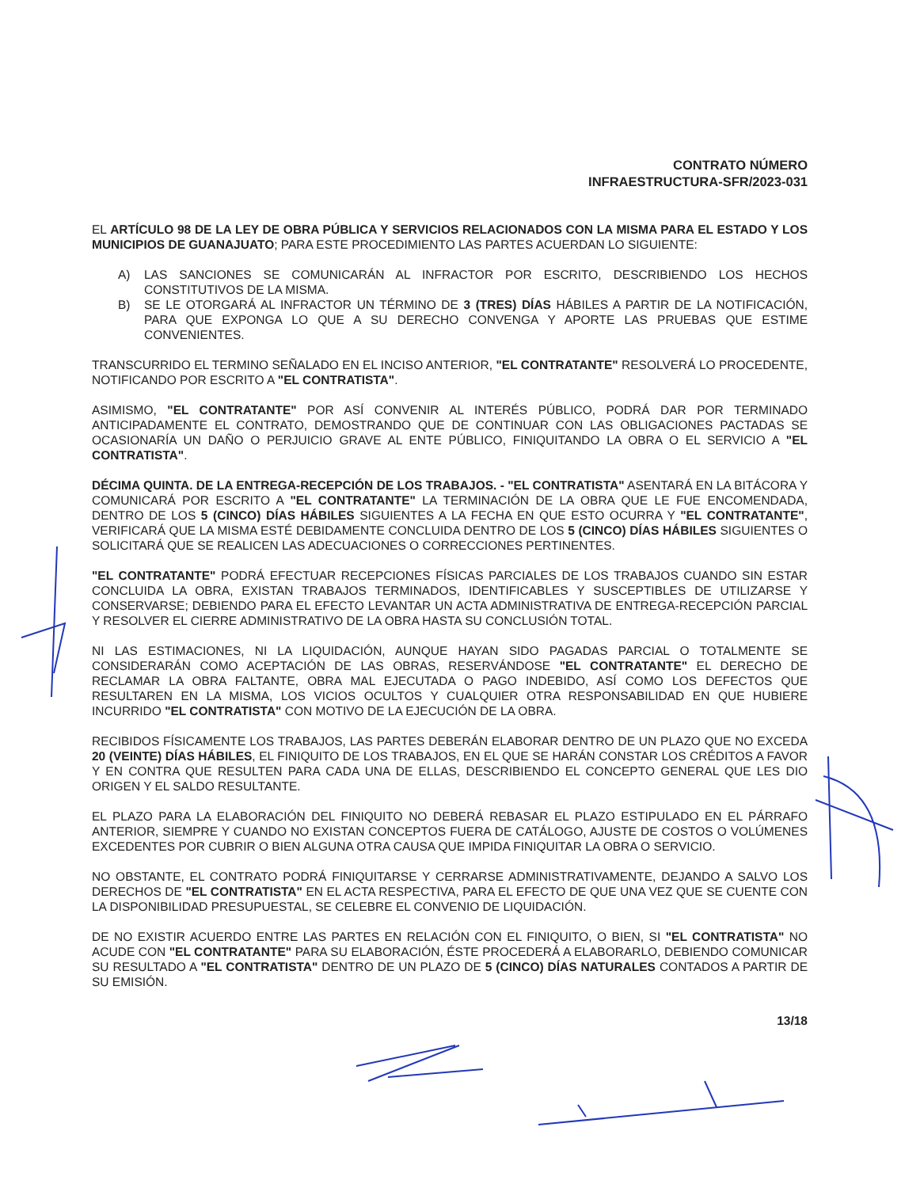CONTRATO NÚMERO
INFRAESTRUCTURA-SFR/2023-031
EL ARTÍCULO 98 DE LA LEY DE OBRA PÚBLICA Y SERVICIOS RELACIONADOS CON LA MISMA PARA EL ESTADO Y LOS MUNICIPIOS DE GUANAJUATO; PARA ESTE PROCEDIMIENTO LAS PARTES ACUERDAN LO SIGUIENTE:
A) LAS SANCIONES SE COMUNICARÁN AL INFRACTOR POR ESCRITO, DESCRIBIENDO LOS HECHOS CONSTITUTIVOS DE LA MISMA.
B) SE LE OTORGARÁ AL INFRACTOR UN TÉRMINO DE 3 (TRES) DÍAS HÁBILES A PARTIR DE LA NOTIFICACIÓN, PARA QUE EXPONGA LO QUE A SU DERECHO CONVENGA Y APORTE LAS PRUEBAS QUE ESTIME CONVENIENTES.
TRANSCURRIDO EL TERMINO SEÑALADO EN EL INCISO ANTERIOR, "EL CONTRATANTE" RESOLVERÁ LO PROCEDENTE, NOTIFICANDO POR ESCRITO A "EL CONTRATISTA".
ASIMISMO, "EL CONTRATANTE" POR ASÍ CONVENIR AL INTERÉS PÚBLICO, PODRÁ DAR POR TERMINADO ANTICIPADAMENTE EL CONTRATO, DEMOSTRANDO QUE DE CONTINUAR CON LAS OBLIGACIONES PACTADAS SE OCASIONARÍA UN DAÑO O PERJUICIO GRAVE AL ENTE PÚBLICO, FINIQUITANDO LA OBRA O EL SERVICIO A "EL CONTRATISTA".
DÉCIMA QUINTA. DE LA ENTREGA-RECEPCIÓN DE LOS TRABAJOS. - "EL CONTRATISTA" ASENTARÁ EN LA BITÁCORA Y COMUNICARÁ POR ESCRITO A "EL CONTRATANTE" LA TERMINACIÓN DE LA OBRA QUE LE FUE ENCOMENDADA, DENTRO DE LOS 5 (CINCO) DÍAS HÁBILES SIGUIENTES A LA FECHA EN QUE ESTO OCURRA Y "EL CONTRATANTE", VERIFICARÁ QUE LA MISMA ESTÉ DEBIDAMENTE CONCLUIDA DENTRO DE LOS 5 (CINCO) DÍAS HÁBILES SIGUIENTES O SOLICITARÁ QUE SE REALICEN LAS ADECUACIONES O CORRECCIONES PERTINENTES.
"EL CONTRATANTE" PODRÁ EFECTUAR RECEPCIONES FÍSICAS PARCIALES DE LOS TRABAJOS CUANDO SIN ESTAR CONCLUIDA LA OBRA, EXISTAN TRABAJOS TERMINADOS, IDENTIFICABLES Y SUSCEPTIBLES DE UTILIZARSE Y CONSERVARSE; DEBIENDO PARA EL EFECTO LEVANTAR UN ACTA ADMINISTRATIVA DE ENTREGA-RECEPCIÓN PARCIAL Y RESOLVER EL CIERRE ADMINISTRATIVO DE LA OBRA HASTA SU CONCLUSIÓN TOTAL.
NI LAS ESTIMACIONES, NI LA LIQUIDACIÓN, AUNQUE HAYAN SIDO PAGADAS PARCIAL O TOTALMENTE SE CONSIDERARÁN COMO ACEPTACIÓN DE LAS OBRAS, RESERVÁNDOSE "EL CONTRATANTE" EL DERECHO DE RECLAMAR LA OBRA FALTANTE, OBRA MAL EJECUTADA O PAGO INDEBIDO, ASÍ COMO LOS DEFECTOS QUE RESULTAREN EN LA MISMA, LOS VICIOS OCULTOS Y CUALQUIER OTRA RESPONSABILIDAD EN QUE HUBIERE INCURRIDO "EL CONTRATISTA" CON MOTIVO DE LA EJECUCIÓN DE LA OBRA.
RECIBIDOS FÍSICAMENTE LOS TRABAJOS, LAS PARTES DEBERÁN ELABORAR DENTRO DE UN PLAZO QUE NO EXCEDA 20 (VEINTE) DÍAS HÁBILES, EL FINIQUITO DE LOS TRABAJOS, EN EL QUE SE HARÁN CONSTAR LOS CRÉDITOS A FAVOR Y EN CONTRA QUE RESULTEN PARA CADA UNA DE ELLAS, DESCRIBIENDO EL CONCEPTO GENERAL QUE LES DIO ORIGEN Y EL SALDO RESULTANTE.
EL PLAZO PARA LA ELABORACIÓN DEL FINIQUITO NO DEBERÁ REBASAR EL PLAZO ESTIPULADO EN EL PÁRRAFO ANTERIOR, SIEMPRE Y CUANDO NO EXISTAN CONCEPTOS FUERA DE CATÁLOGO, AJUSTE DE COSTOS O VOLÚMENES EXCEDENTES POR CUBRIR O BIEN ALGUNA OTRA CAUSA QUE IMPIDA FINIQUITAR LA OBRA O SERVICIO.
NO OBSTANTE, EL CONTRATO PODRÁ FINIQUITARSE Y CERRARSE ADMINISTRATIVAMENTE, DEJANDO A SALVO LOS DERECHOS DE "EL CONTRATISTA" EN EL ACTA RESPECTIVA, PARA EL EFECTO DE QUE UNA VEZ QUE SE CUENTE CON LA DISPONIBILIDAD PRESUPUESTAL, SE CELEBRE EL CONVENIO DE LIQUIDACIÓN.
DE NO EXISTIR ACUERDO ENTRE LAS PARTES EN RELACIÓN CON EL FINIQUITO, O BIEN, SI "EL CONTRATISTA" NO ACUDE CON "EL CONTRATANTE" PARA SU ELABORACIÓN, ÉSTE PROCEDERÁ A ELABORARLO, DEBIENDO COMUNICAR SU RESULTADO A "EL CONTRATISTA" DENTRO DE UN PLAZO DE 5 (CINCO) DÍAS NATURALES CONTADOS A PARTIR DE SU EMISIÓN.
13/18